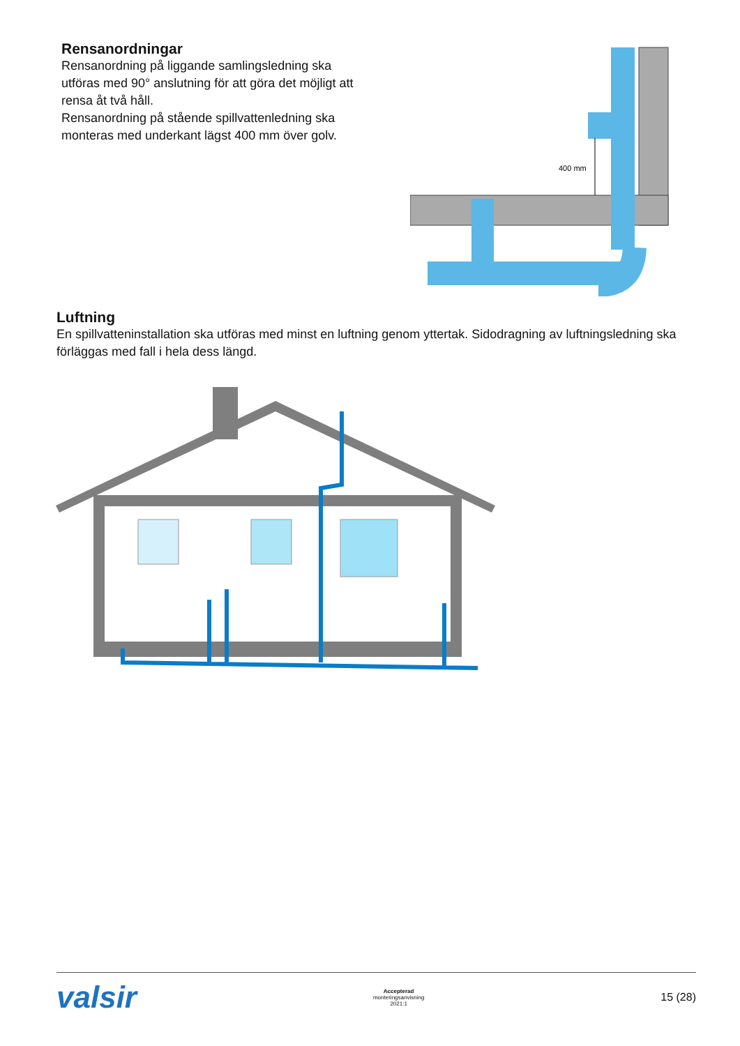Rensanordningar
Rensanordning på liggande samlingsledning ska utföras med 90° anslutning för att göra det möjligt att rensa åt två håll.
Rensanordning på stående spillvattenledning ska monteras med underkant lägst 400 mm över golv.
400 mm
Luftning
En spillvatteninstallation ska utföras med minst en luftning genom yttertak. Sidodragning av luftningsledning ska förläggas med fall i hela dess längd.
valsir
Accepterad
monteringsanvisning
2021:1
15 (28)